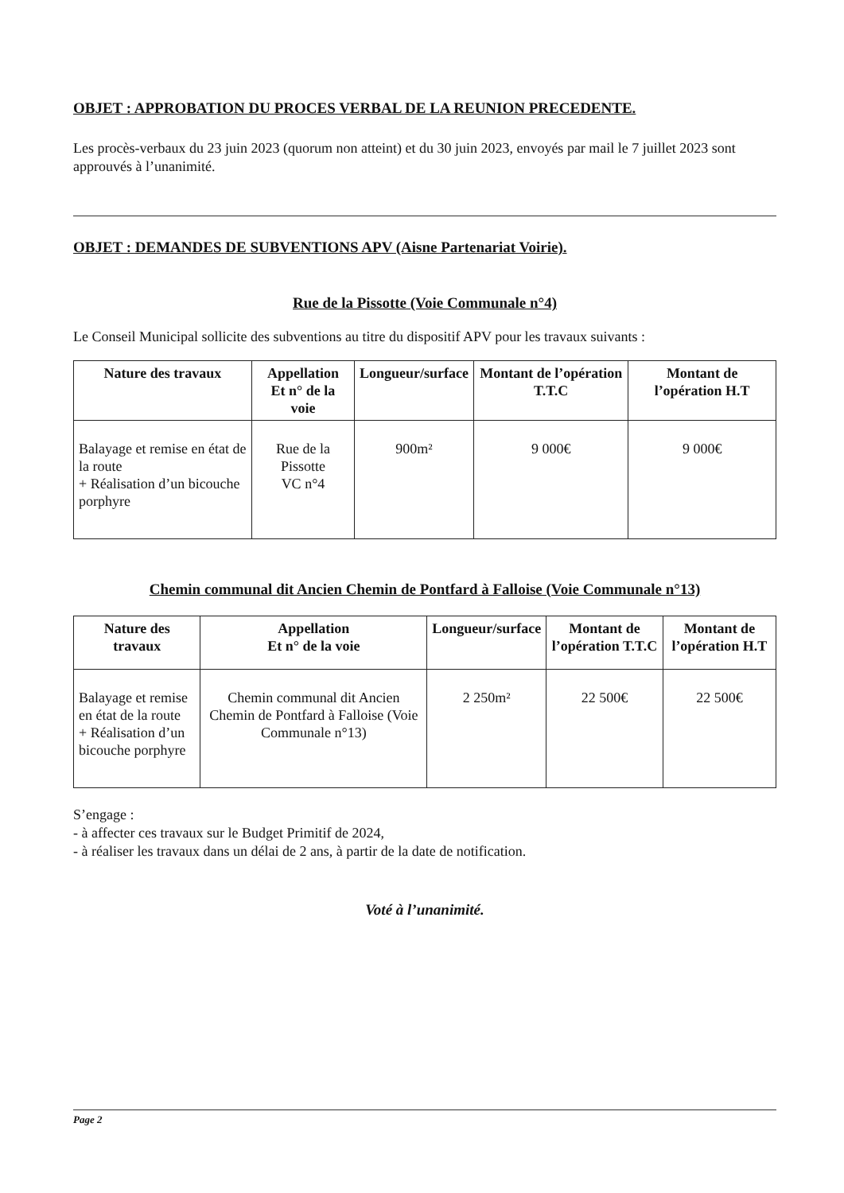OBJET : APPROBATION DU PROCES VERBAL DE LA REUNION PRECEDENTE.
Les procès-verbaux du 23 juin 2023 (quorum non atteint) et du 30 juin 2023, envoyés par mail le 7 juillet 2023 sont approuvés à l’unanimité.
OBJET : DEMANDES DE SUBVENTIONS APV (Aisne Partenariat Voirie).
Rue de la Pissotte (Voie Communale n°4)
Le Conseil Municipal sollicite des subventions au titre du dispositif APV pour les travaux suivants :
| Nature des travaux | Appellation Et n° de la voie | Longueur/surface | Montant de l’opération T.T.C | Montant de l’opération H.T |
| --- | --- | --- | --- | --- |
| Balayage et remise en état de la route + Réalisation d’un bicouche porphyre | Rue de la Pissotte VC n°4 | 900m² | 9 000€ | 9 000€ |
Chemin communal dit Ancien Chemin de Pontfard à Falloise (Voie Communale n°13)
| Nature des travaux | Appellation Et n° de la voie | Longueur/surface | Montant de l’opération T.T.C | Montant de l’opération H.T |
| --- | --- | --- | --- | --- |
| Balayage et remise en état de la route + Réalisation d’un bicouche porphyre | Chemin communal dit Ancien Chemin de Pontfard à Falloise (Voie Communale n°13) | 2 250m² | 22 500€ | 22 500€ |
S’engage :
- à affecter ces travaux sur le Budget Primitif de 2024,
- à réaliser les travaux dans un délai de 2 ans, à partir de la date de notification.
Voté à l’unanimité.
Page 2